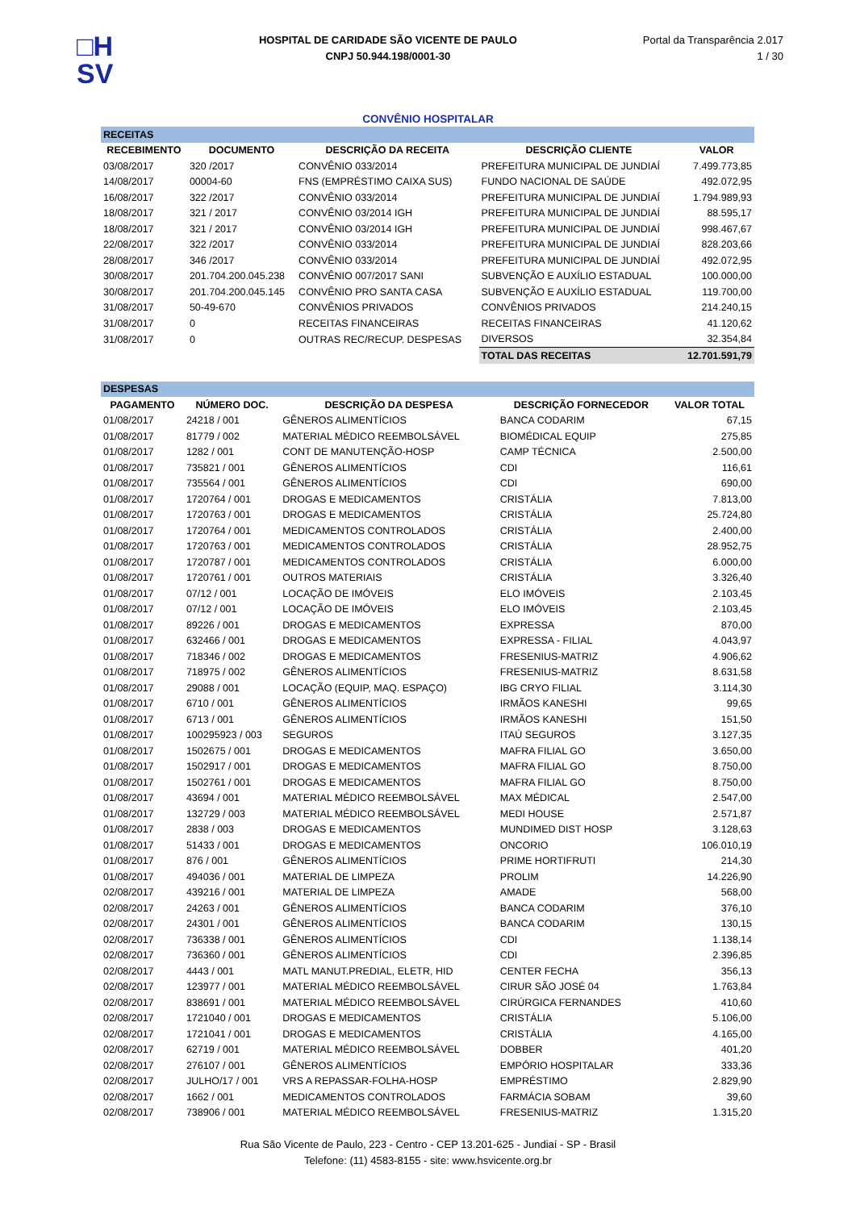□H
SV
HOSPITAL DE CARIDADE SÃO VICENTE DE PAULO
CNPJ 50.944.198/0001-30
Portal da Transparência 2.017
1 / 30
CONVÊNIO HOSPITALAR
| RECEITAS | | | | |
| RECEBIMENTO | DOCUMENTO | DESCRIÇÃO DA RECEITA | DESCRIÇÃO CLIENTE | VALOR |
| 03/08/2017 | 320 /2017 | CONVÊNIO 033/2014 | PREFEITURA MUNICIPAL DE JUNDIAÍ | 7.499.773,85 |
| 14/08/2017 | 00004-60 | FNS (EMPRÉSTIMO CAIXA SUS) | FUNDO NACIONAL DE SAÚDE | 492.072,95 |
| 16/08/2017 | 322 /2017 | CONVÊNIO 033/2014 | PREFEITURA MUNICIPAL DE JUNDIAÍ | 1.794.989,93 |
| 18/08/2017 | 321 / 2017 | CONVÊNIO 03/2014 IGH | PREFEITURA MUNICIPAL DE JUNDIAÍ | 88.595,17 |
| 18/08/2017 | 321 / 2017 | CONVÊNIO 03/2014 IGH | PREFEITURA MUNICIPAL DE JUNDIAÍ | 998.467,67 |
| 22/08/2017 | 322 /2017 | CONVÊNIO 033/2014 | PREFEITURA MUNICIPAL DE JUNDIAÍ | 828.203,66 |
| 28/08/2017 | 346 /2017 | CONVÊNIO 033/2014 | PREFEITURA MUNICIPAL DE JUNDIAÍ | 492.072,95 |
| 30/08/2017 | 201.704.200.045.238 | CONVÊNIO 007/2017 SANI | SUBVENÇÃO E AUXÍLIO ESTADUAL | 100.000,00 |
| 30/08/2017 | 201.704.200.045.145 | CONVÊNIO PRO SANTA CASA | SUBVENÇÃO E AUXÍLIO ESTADUAL | 119.700,00 |
| 31/08/2017 | 50-49-670 | CONVÊNIOS PRIVADOS | CONVÊNIOS PRIVADOS | 214.240,15 |
| 31/08/2017 | 0 | RECEITAS FINANCEIRAS | RECEITAS FINANCEIRAS | 41.120,62 |
| 31/08/2017 | 0 | OUTRAS REC/RECUP. DESPESAS | DIVERSOS | 32.354,84 |
| | | | TOTAL DAS RECEITAS | 12.701.591,79 |
| DESPESAS | | | | |
| PAGAMENTO | NÚMERO DOC. | DESCRIÇÃO DA DESPESA | DESCRIÇÃO FORNECEDOR | VALOR TOTAL |
| 01/08/2017 | 24218 / 001 | GÊNEROS ALIMENTÍCIOS | BANCA CODARIM | 67,15 |
| 01/08/2017 | 81779 / 002 | MATERIAL MÉDICO REEMBOLSÁVEL | BIOMÉDICAL EQUIP | 275,85 |
| 01/08/2017 | 1282 / 001 | CONT DE MANUTENÇÃO-HOSP | CAMP TÉCNICA | 2.500,00 |
| 01/08/2017 | 735821 / 001 | GÊNEROS ALIMENTÍCIOS | CDI | 116,61 |
| 01/08/2017 | 735564 / 001 | GÊNEROS ALIMENTÍCIOS | CDI | 690,00 |
| 01/08/2017 | 1720764 / 001 | DROGAS E MEDICAMENTOS | CRISTÁLIA | 7.813,00 |
| 01/08/2017 | 1720763 / 001 | DROGAS E MEDICAMENTOS | CRISTÁLIA | 25.724,80 |
| 01/08/2017 | 1720764 / 001 | MEDICAMENTOS CONTROLADOS | CRISTÁLIA | 2.400,00 |
| 01/08/2017 | 1720763 / 001 | MEDICAMENTOS CONTROLADOS | CRISTÁLIA | 28.952,75 |
| 01/08/2017 | 1720787 / 001 | MEDICAMENTOS CONTROLADOS | CRISTÁLIA | 6.000,00 |
| 01/08/2017 | 1720761 / 001 | OUTROS MATERIAIS | CRISTÁLIA | 3.326,40 |
| 01/08/2017 | 07/12 / 001 | LOCAÇÃO DE IMÓVEIS | ELO IMÓVEIS | 2.103,45 |
| 01/08/2017 | 07/12 / 001 | LOCAÇÃO DE IMÓVEIS | ELO IMÓVEIS | 2.103,45 |
| 01/08/2017 | 89226 / 001 | DROGAS E MEDICAMENTOS | EXPRESSA | 870,00 |
| 01/08/2017 | 632466 / 001 | DROGAS E MEDICAMENTOS | EXPRESSA - FILIAL | 4.043,97 |
| 01/08/2017 | 718346 / 002 | DROGAS E MEDICAMENTOS | FRESENIUS-MATRIZ | 4.906,62 |
| 01/08/2017 | 718975 / 002 | GÊNEROS ALIMENTÍCIOS | FRESENIUS-MATRIZ | 8.631,58 |
| 01/08/2017 | 29088 / 001 | LOCAÇÃO (EQUIP, MAQ. ESPAÇO) | IBG CRYO FILIAL | 3.114,30 |
| 01/08/2017 | 6710 / 001 | GÊNEROS ALIMENTÍCIOS | IRMÃOS KANESHI | 99,65 |
| 01/08/2017 | 6713 / 001 | GÊNEROS ALIMENTÍCIOS | IRMÃOS KANESHI | 151,50 |
| 01/08/2017 | 100295923 / 003 | SEGUROS | ITAÚ SEGUROS | 3.127,35 |
| 01/08/2017 | 1502675 / 001 | DROGAS E MEDICAMENTOS | MAFRA FILIAL GO | 3.650,00 |
| 01/08/2017 | 1502917 / 001 | DROGAS E MEDICAMENTOS | MAFRA FILIAL GO | 8.750,00 |
| 01/08/2017 | 1502761 / 001 | DROGAS E MEDICAMENTOS | MAFRA FILIAL GO | 8.750,00 |
| 01/08/2017 | 43694 / 001 | MATERIAL MÉDICO REEMBOLSÁVEL | MAX MÉDICAL | 2.547,00 |
| 01/08/2017 | 132729 / 003 | MATERIAL MÉDICO REEMBOLSÁVEL | MEDI HOUSE | 2.571,87 |
| 01/08/2017 | 2838 / 003 | DROGAS E MEDICAMENTOS | MUNDIMED DIST HOSP | 3.128,63 |
| 01/08/2017 | 51433 / 001 | DROGAS E MEDICAMENTOS | ONCORIO | 106.010,19 |
| 01/08/2017 | 876 / 001 | GÊNEROS ALIMENTÍCIOS | PRIME HORTIFRUTI | 214,30 |
| 01/08/2017 | 494036 / 001 | MATERIAL DE LIMPEZA | PROLIM | 14.226,90 |
| 02/08/2017 | 439216 / 001 | MATERIAL DE LIMPEZA | AMADE | 568,00 |
| 02/08/2017 | 24263 / 001 | GÊNEROS ALIMENTÍCIOS | BANCA CODARIM | 376,10 |
| 02/08/2017 | 24301 / 001 | GÊNEROS ALIMENTÍCIOS | BANCA CODARIM | 130,15 |
| 02/08/2017 | 736338 / 001 | GÊNEROS ALIMENTÍCIOS | CDI | 1.138,14 |
| 02/08/2017 | 736360 / 001 | GÊNEROS ALIMENTÍCIOS | CDI | 2.396,85 |
| 02/08/2017 | 4443 / 001 | MATL MANUT.PREDIAL, ELETR, HID | CENTER FECHA | 356,13 |
| 02/08/2017 | 123977 / 001 | MATERIAL MÉDICO REEMBOLSÁVEL | CIRUR SÃO JOSÉ 04 | 1.763,84 |
| 02/08/2017 | 838691 / 001 | MATERIAL MÉDICO REEMBOLSÁVEL | CIRÚRGICA FERNANDES | 410,60 |
| 02/08/2017 | 1721040 / 001 | DROGAS E MEDICAMENTOS | CRISTÁLIA | 5.106,00 |
| 02/08/2017 | 1721041 / 001 | DROGAS E MEDICAMENTOS | CRISTÁLIA | 4.165,00 |
| 02/08/2017 | 62719 / 001 | MATERIAL MÉDICO REEMBOLSÁVEL | DOBBER | 401,20 |
| 02/08/2017 | 276107 / 001 | GÊNEROS ALIMENTÍCIOS | EMPÓRIO HOSPITALAR | 333,36 |
| 02/08/2017 | JULHO/17 / 001 | VRS A REPASSAR-FOLHA-HOSP | EMPRÉSTIMO | 2.829,90 |
| 02/08/2017 | 1662 / 001 | MEDICAMENTOS CONTROLADOS | FARMÁCIA SOBAM | 39,60 |
| 02/08/2017 | 738906 / 001 | MATERIAL MÉDICO REEMBOLSÁVEL | FRESENIUS-MATRIZ | 1.315,20 |
Rua São Vicente de Paulo, 223 - Centro - CEP 13.201-625 - Jundiaí - SP - Brasil
Telefone: (11) 4583-8155 - site: www.hsvicente.org.br